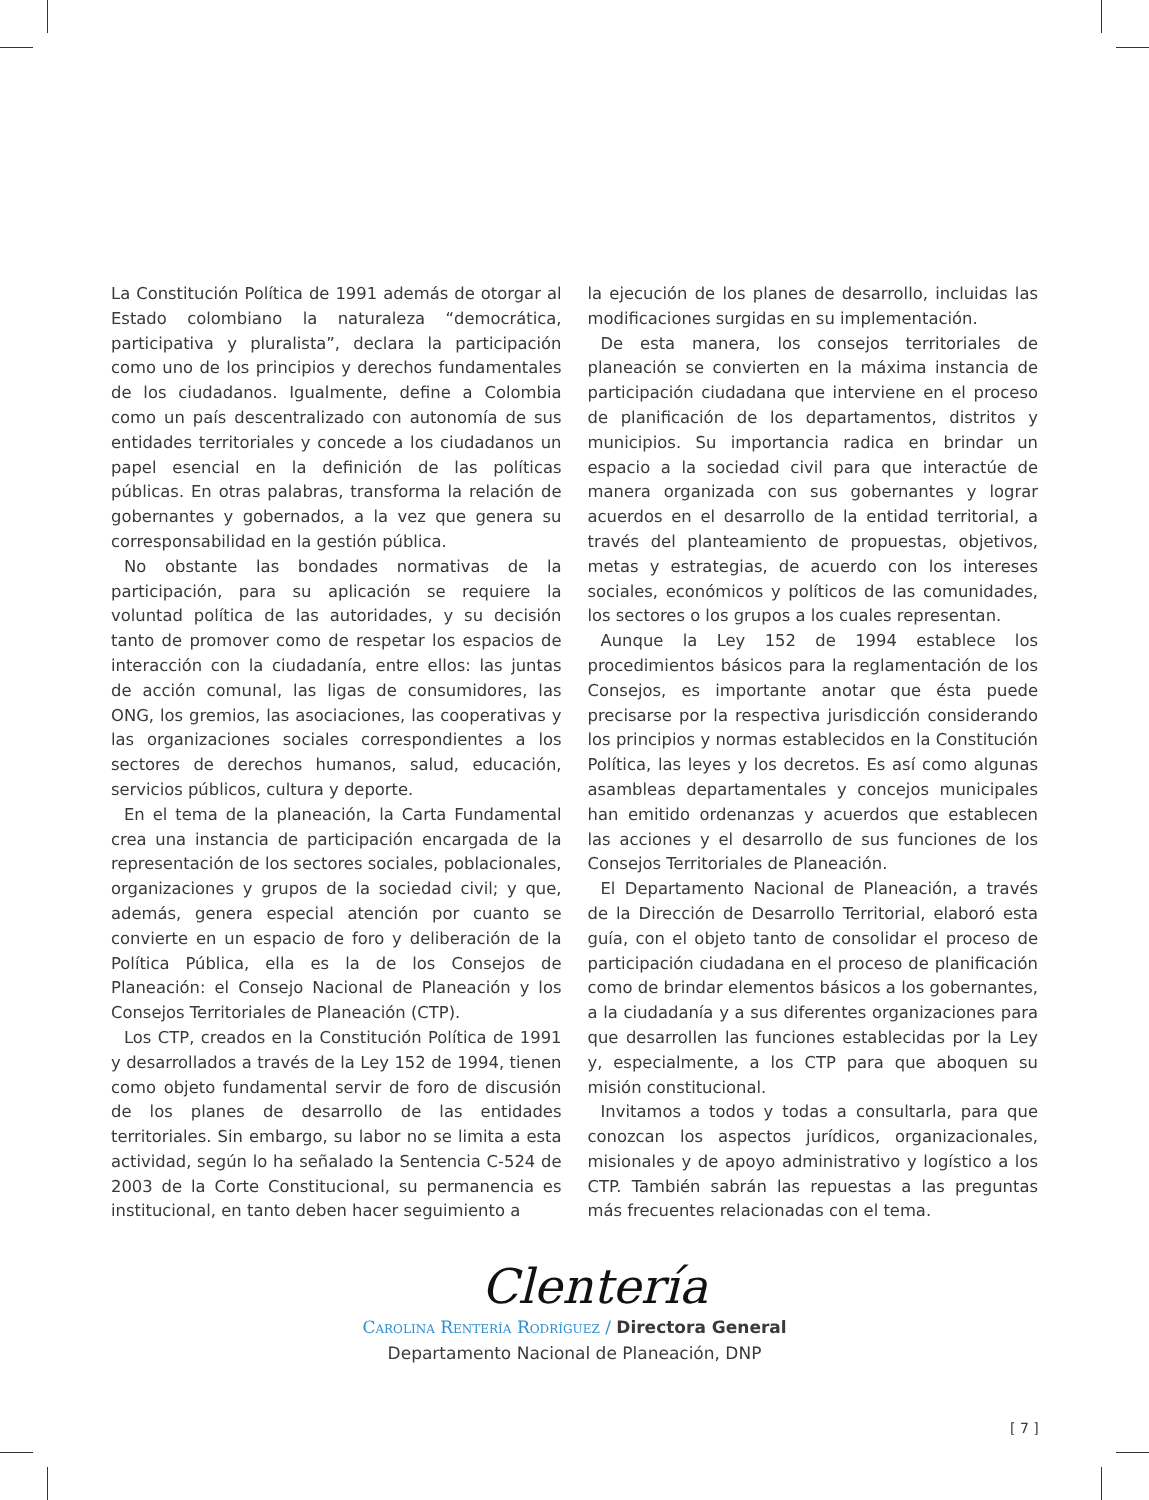La Constitución Política de 1991 además de otorgar al Estado colombiano la naturaleza “democrática, participativa y pluralista”, declara la participación como uno de los principios y derechos fundamentales de los ciudadanos. Igualmente, define a Colombia como un país descentralizado con autonomía de sus entidades territoriales y concede a los ciudadanos un papel esencial en la definición de las políticas públicas. En otras palabras, transforma la relación de gobernantes y gobernados, a la vez que genera su corresponsabilidad en la gestión pública.
No obstante las bondades normativas de la participación, para su aplicación se requiere la voluntad política de las autoridades, y su decisión tanto de promover como de respetar los espacios de interacción con la ciudadanía, entre ellos: las juntas de acción comunal, las ligas de consumidores, las ONG, los gremios, las asociaciones, las cooperativas y las organizaciones sociales correspondientes a los sectores de derechos humanos, salud, educación, servicios públicos, cultura y deporte.
En el tema de la planeación, la Carta Fundamental crea una instancia de participación encargada de la representación de los sectores sociales, poblacionales, organizaciones y grupos de la sociedad civil; y que, además, genera especial atención por cuanto se convierte en un espacio de foro y deliberación de la Política Pública, ella es la de los Consejos de Planeación: el Consejo Nacional de Planeación y los Consejos Territoriales de Planeación (CTP).
Los CTP, creados en la Constitución Política de 1991 y desarrollados a través de la Ley 152 de 1994, tienen como objeto fundamental servir de foro de discusión de los planes de desarrollo de las entidades territoriales. Sin embargo, su labor no se limita a esta actividad, según lo ha señalado la Sentencia C-524 de 2003 de la Corte Constitucional, su permanencia es institucional, en tanto deben hacer seguimiento a
la ejecución de los planes de desarrollo, incluidas las modificaciones surgidas en su implementación.
De esta manera, los consejos territoriales de planeación se convierten en la máxima instancia de participación ciudadana que interviene en el proceso de planificación de los departamentos, distritos y municipios. Su importancia radica en brindar un espacio a la sociedad civil para que interactúe de manera organizada con sus gobernantes y lograr acuerdos en el desarrollo de la entidad territorial, a través del planteamiento de propuestas, objetivos, metas y estrategias, de acuerdo con los intereses sociales, económicos y políticos de las comunidades, los sectores o los grupos a los cuales representan.
Aunque la Ley 152 de 1994 establece los procedimientos básicos para la reglamentación de los Consejos, es importante anotar que ésta puede precisarse por la respectiva jurisdicción considerando los principios y normas establecidos en la Constitución Política, las leyes y los decretos. Es así como algunas asambleas departamentales y concejos municipales han emitido ordenanzas y acuerdos que establecen las acciones y el desarrollo de sus funciones de los Consejos Territoriales de Planeación.
El Departamento Nacional de Planeación, a través de la Dirección de Desarrollo Territorial, elaboró esta guía, con el objeto tanto de consolidar el proceso de participación ciudadana en el proceso de planificación como de brindar elementos básicos a los gobernantes, a la ciudadanía y a sus diferentes organizaciones para que desarrollen las funciones establecidas por la Ley y, especialmente, a los CTP para que aboquen su misión constitucional.
Invitamos a todos y todas a consultarla, para que conozcan los aspectos jurídicos, organizacionales, misionales y de apoyo administrativo y logístico a los CTP. También sabrán las repuestas a las preguntas más frecuentes relacionadas con el tema.
Clentería
Carolina Rentería Rodríguez / Directora General
Departamento Nacional de Planeación, DNP
[ 7 ]